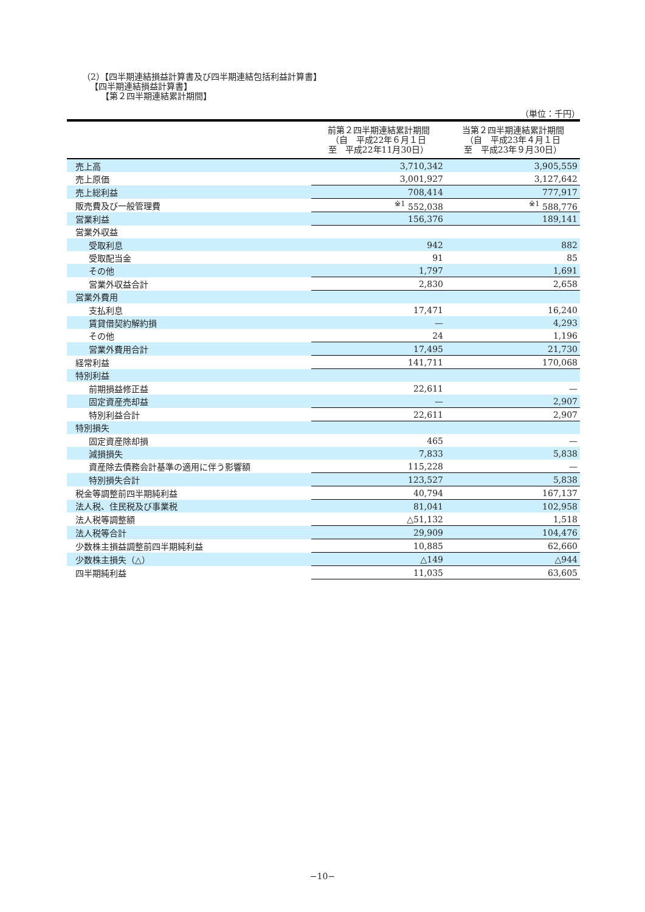（2）【四半期連結損益計算書及び四半期連結包括利益計算書】
【四半期連結損益計算書】
【第２四半期連結累計期間】
（単位：千円）
| | 前第２四半期連結累計期間 （自 平成22年６月１日 至 平成22年11月30日） | 当第２四半期連結累計期間 （自 平成23年４月１日 至 平成23年９月30日） |
| --- | --- | --- |
| 売上高 | 3,710,342 | 3,905,559 |
| 売上原価 | 3,001,927 | 3,127,642 |
| 売上総利益 | 708,414 | 777,917 |
| 販売費及び一般管理費 | <sup>※1</sup> 552,038 | <sup>※1</sup> 588,776 |
| 営業利益 | 156,376 | 189,141 |
| 営業外収益 | | |
| 受取利息 | 942 | 882 |
| 受取配当金 | 91 | 85 |
| その他 | 1,797 | 1,691 |
| 営業外収益合計 | 2,830 | 2,658 |
| 営業外費用 | | |
| 支払利息 | 17,471 | 16,240 |
| 賃貸借契約解約損 | — | 4,293 |
| その他 | 24 | 1,196 |
| 営業外費用合計 | 17,495 | 21,730 |
| 経常利益 | 141,711 | 170,068 |
| 特別利益 | | |
| 前期損益修正益 | 22,611 | — |
| 固定資産売却益 | — | 2,907 |
| 特別利益合計 | 22,611 | 2,907 |
| 特別損失 | | |
| 固定資産除却損 | 465 | — |
| 減損損失 | 7,833 | 5,838 |
| 資産除去債務会計基準の適用に伴う影響額 | 115,228 | — |
| 特別損失合計 | 123,527 | 5,838 |
| 税金等調整前四半期純利益 | 40,794 | 167,137 |
| 法人税、住民税及び事業税 | 81,041 | 102,958 |
| 法人税等調整額 | △51,132 | 1,518 |
| 法人税等合計 | 29,909 | 104,476 |
| 少数株主損益調整前四半期純利益 | 10,885 | 62,660 |
| 少数株主損失（△） | △149 | △944 |
| 四半期純利益 | 11,035 | 63,605 |
−10−